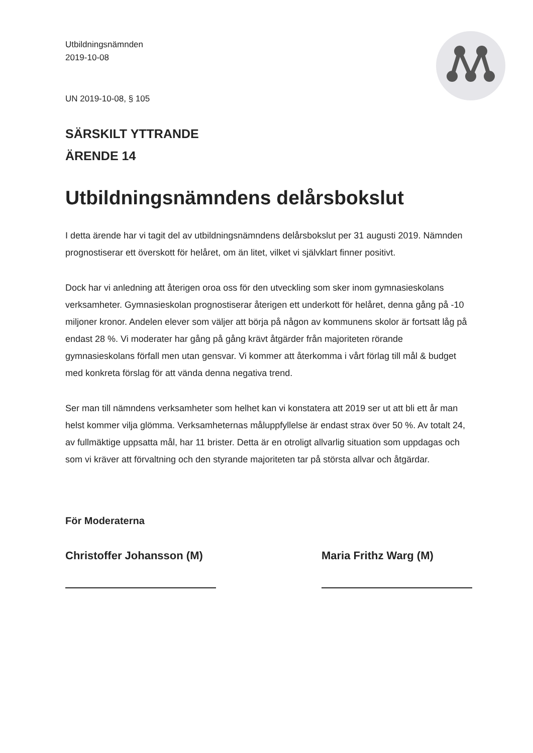Utbildningsnämnden
2019-10-08
UN 2019-10-08, § 105
SÄRSKILT YTTRANDE
ÄRENDE 14
Utbildningsnämndens delårsbokslut
I detta ärende har vi tagit del av utbildningsnämndens delårsbokslut per 31 augusti 2019. Nämnden prognostiserar ett överskott för helåret, om än litet, vilket vi självklart finner positivt.
Dock har vi anledning att återigen oroa oss för den utveckling som sker inom gymnasieskolans verksamheter. Gymnasieskolan prognostiserar återigen ett underkott för helåret, denna gång på -10 miljoner kronor. Andelen elever som väljer att börja på någon av kommunens skolor är fortsatt låg på endast 28 %. Vi moderater har gång på gång krävt åtgärder från majoriteten rörande gymnasieskolans förfall men utan gensvar. Vi kommer att återkomma i vårt förlag till mål & budget med konkreta förslag för att vända denna negativa trend.
Ser man till nämndens verksamheter som helhet kan vi konstatera att 2019 ser ut att bli ett år man helst kommer vilja glömma. Verksamheternas måluppfyllelse är endast strax över 50 %. Av totalt 24, av fullmäktige uppsatta mål, har 11 brister. Detta är en otroligt allvarlig situation som uppdagas och som vi kräver att förvaltning och den styrande majoriteten tar på största allvar och åtgärdar.
För Moderaterna
Christoffer Johansson (M)
Maria Frithz Warg (M)